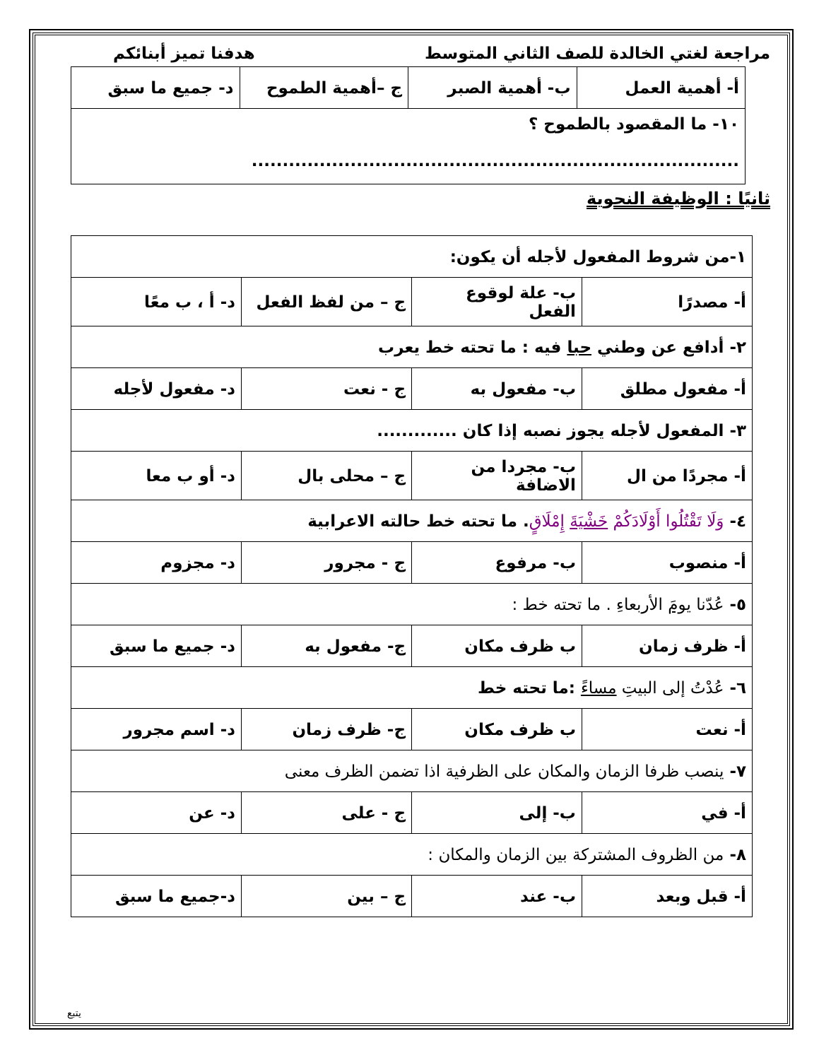مراجعة لغتي الخالدة للصف الثاني المتوسط هدفنا تميز أبنائكم
| أ- أهمية العمل | ب- أهمية الصبر | ج –أهمية الطموح | د- جميع ما سبق |
| ١٠- ما المقصود بالطموح ؟ ............................................................................... | | | |
ثانيًا : الوظيفة النحوية
| ١-من شروط المفعول لأجله أن يكون: | | | |
| أ- مصدرًا | ب- علة لوقوع الفعل | ج – من لفظ الفعل | د- أ ، ب معًا |
| ٢- أدافع عن وطني حبا فيه : ما تحته خط يعرب | | | |
| أ- مفعول مطلق | ب- مفعول به | ج - نعت | د- مفعول لأجله |
| ٣- المفعول لأجله يجوز نصبه إذا كان ............. | | | |
| أ- مجردًا من ال | ب- مجردا من الاضافة | ج – محلى بال | د- أو ب معا |
| ٤- وَلَا تَقْتُلُوا أَوْلَادَكُمْ خَشْيَةَ إِمْلَاقٍ . ما تحته خط حالته الاعرابية | | | |
| أ- منصوب | ب- مرفوع | ج - مجرور | د- مجزوم |
| ٥- عُدّنا يومَ الأربعاءِ . ما تحته خط : | | | |
| أ- ظرف زمان | ب ظرف مكان | ج- مفعول به | د- جميع ما سبق |
| ٦- عُدْتُ إلى البيتِ مساءً :ما تحته خط | | | |
| أ- نعت | ب ظرف مكان | ج- ظرف زمان | د- اسم مجرور |
| ٧- ينصب ظرفا الزمان والمكان على الظرفية اذا تضمن الظرف معنى | | | |
| أ- في | ب- إلى | ج - على | د- عن |
| ٨- من الظروف المشتركة بين الزمان والمكان : | | | |
| أ- قبل وبعد | ب- عند | ج – بين | د-جميع ما سبق |
يتبع